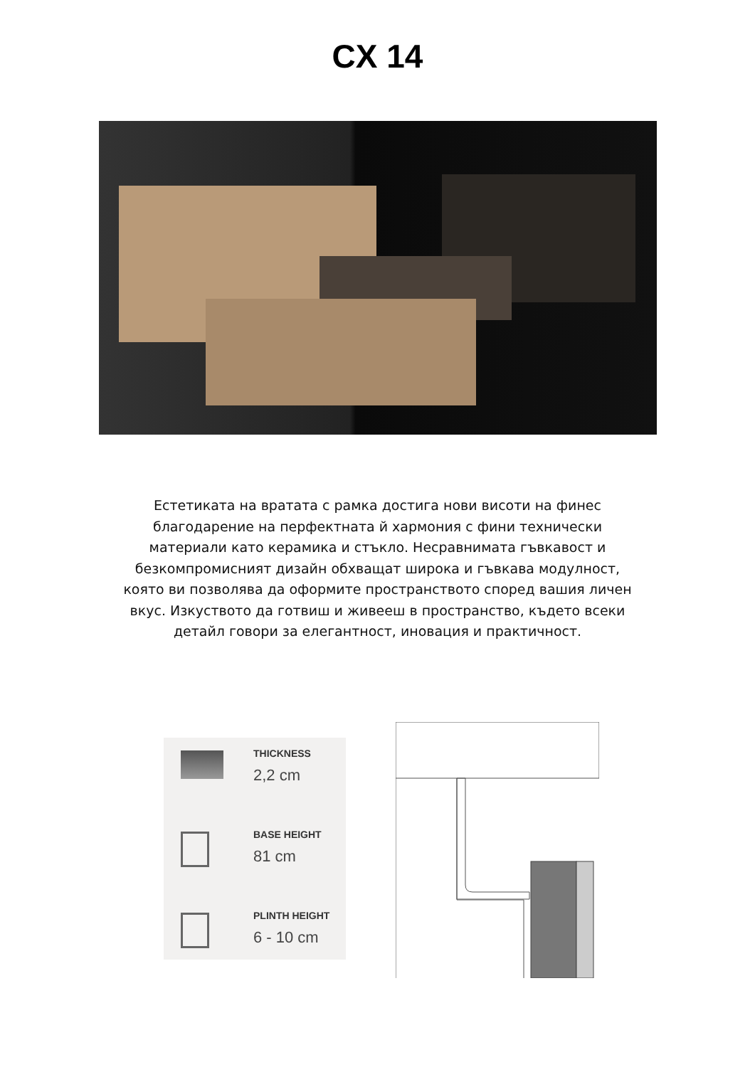CX 14
Естетиката на вратата с рамка достига нови висоти на финес благодарение на перфектната й хармония с фини технически материали като керамика и стъкло. Несравнимата гъвкавост и безкомпромисният дизайн обхващат широка и гъвкава модулност, която ви позволява да оформите пространството според вашия личен вкус. Изкуството да готвиш и живееш в пространство, където всеки детайл говори за елегантност, иновация и практичност.
THICKNESS
2,2 cm
BASE HEIGHT
81 cm
PLINTH HEIGHT
6 - 10 cm